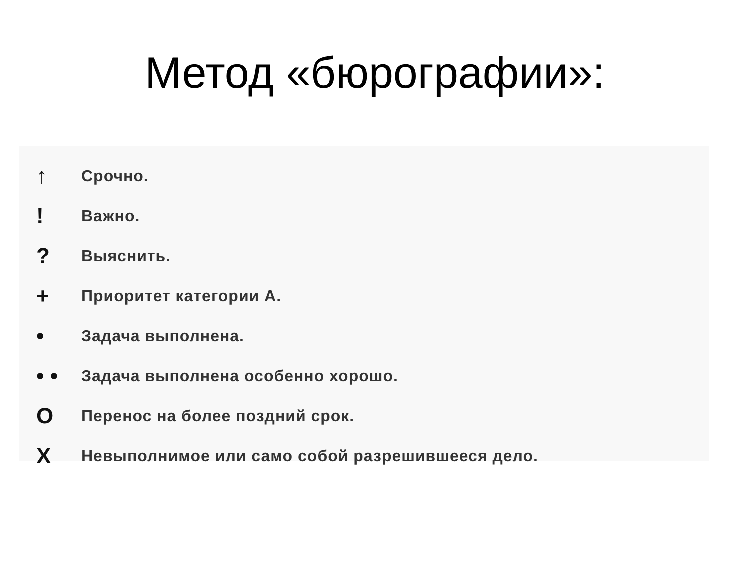Метод «бюрографии»:
↑
Срочно.
!
Важно.
?
Выяснить.
+
Приоритет категории А.
•
Задача выполнена.
• •
Задача выполнена особенно хорошо.
O
Перенос на более поздний срок.
X
Невыполнимое или само собой разрешившееся дело.